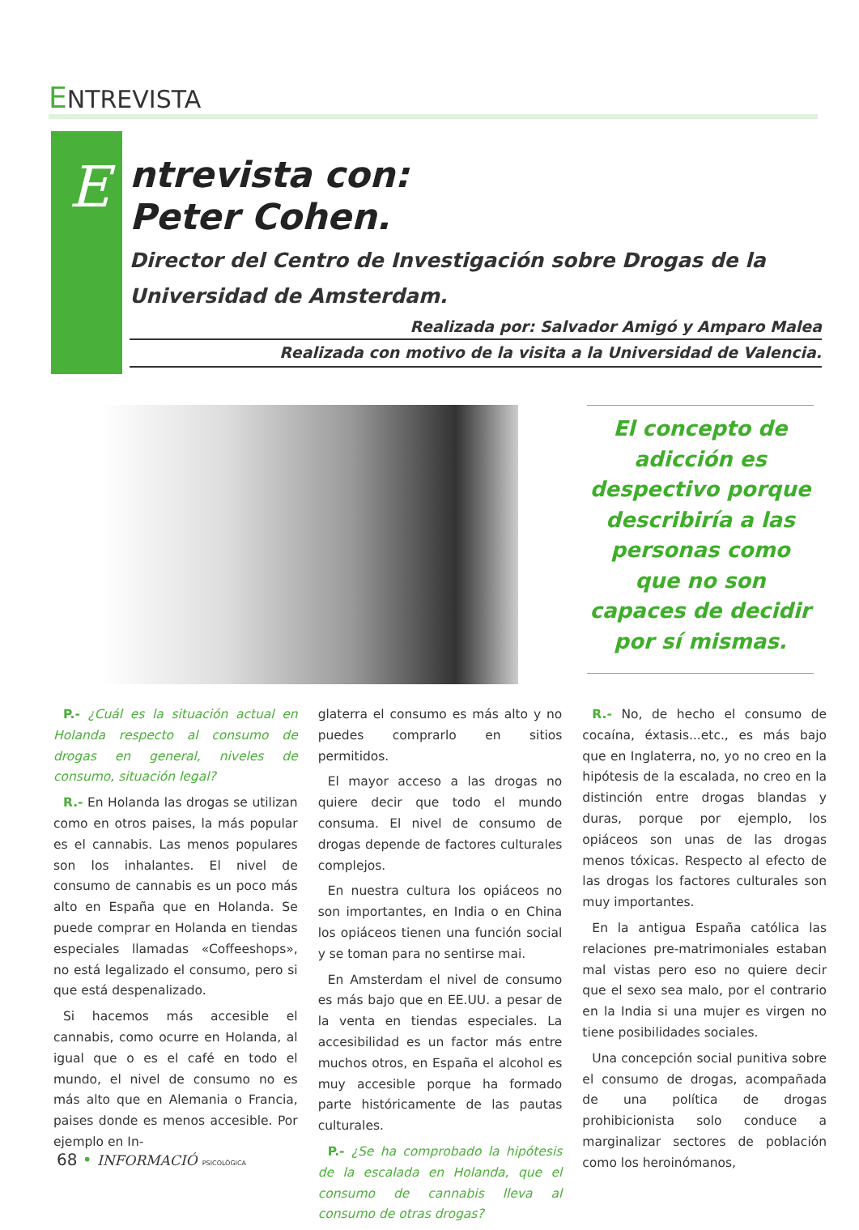ENTREVISTA
E
ntrevista con:
Peter Cohen.
Director del Centro de Investigación sobre Drogas de la Universidad de Amsterdam.
Realizada por: Salvador Amigó y Amparo Malea
Realizada con motivo de la visita a la Universidad de Valencia.
El concepto de adicción es despectivo porque describiría a las personas como que no son capaces de decidir por sí mismas.
P.- ¿Cuál es la situación actual en Holanda respecto al consumo de drogas en general, niveles de consumo, situación legal?
R.- En Holanda las drogas se utilizan como en otros paises, la más popular es el cannabis. Las menos populares son los inhalantes. El nivel de consumo de cannabis es un poco más alto en España que en Holanda. Se puede comprar en Holanda en tiendas especiales llamadas «Coffeeshops», no está legalizado el consumo, pero si que está despenalizado.
Si hacemos más accesible el cannabis, como ocurre en Holanda, al igual que o es el café en todo el mundo, el nivel de consumo no es más alto que en Alemania o Francia, paises donde es menos accesible. Por ejemplo en In-
glaterra el consumo es más alto y no puedes comprarlo en sitios permitidos.
El mayor acceso a las drogas no quiere decir que todo el mundo consuma. El nivel de consumo de drogas depende de factores culturales complejos.
En nuestra cultura los opiáceos no son importantes, en India o en China los opiáceos tienen una función social y se toman para no sentirse mai.
En Amsterdam el nivel de consumo es más bajo que en EE.UU. a pesar de la venta en tiendas especiales. La accesibilidad es un factor más entre muchos otros, en España el alcohol es muy accesible porque ha formado parte históricamente de las pautas culturales.
P.- ¿Se ha comprobado la hipótesis de la escalada en Holanda, que el consumo de cannabis lleva al consumo de otras drogas?
R.- No, de hecho el consumo de cocaína, éxtasis...etc., es más bajo que en Inglaterra, no, yo no creo en la hipótesis de la escalada, no creo en la distinción entre drogas blandas y duras, porque por ejemplo, los opiáceos son unas de las drogas menos tóxicas. Respecto al efecto de las drogas los factores culturales son muy importantes.
En la antigua España católica las relaciones pre-matrimoniales estaban mal vistas pero eso no quiere decir que el sexo sea malo, por el contrario en la India si una mujer es virgen no tiene posibilidades sociales.
Una concepción social punitiva sobre el consumo de drogas, acompañada de una política de drogas prohibicionista solo conduce a marginalizar sectores de población como los heroinómanos,
68 • INFORMACIÓ PSICOLÒGICA